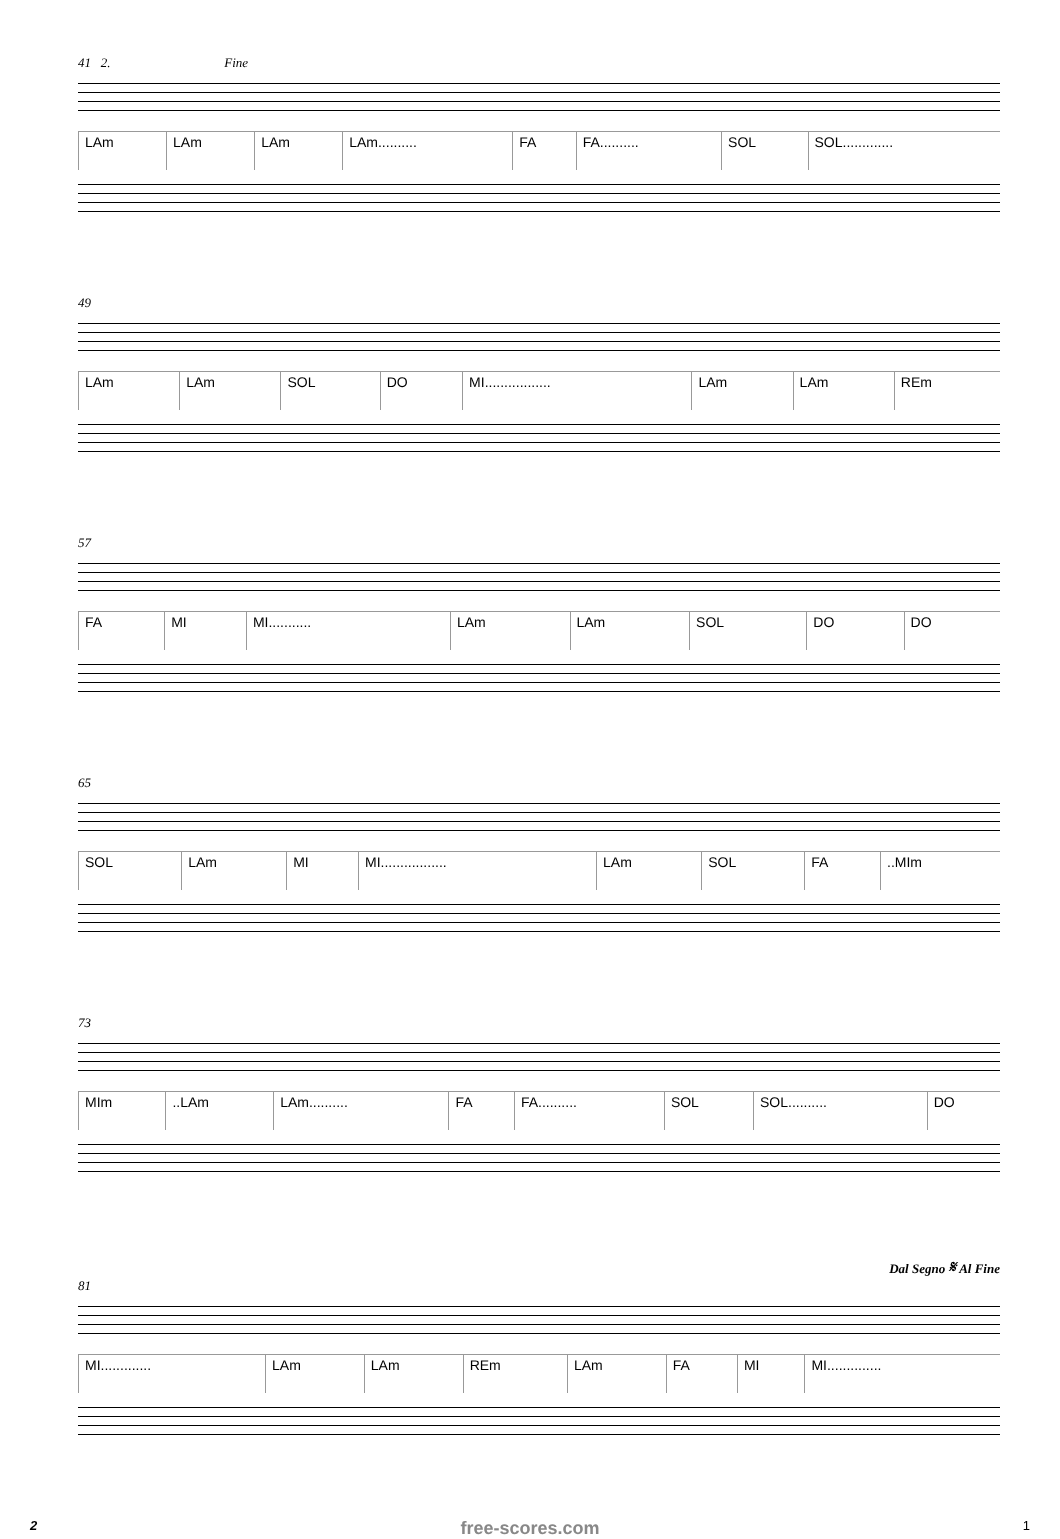41 2. Fine
| LAm | LAm | LAm | LAm.......... | FA | FA.......... | SOL | SOL............. |
49
| LAm | LAm | SOL | DO | MI................. | LAm | LAm | REm |
57
| FA | MI | MI........... | LAm | LAm | SOL | DO | DO |
65
| SOL | LAm | MI | MI................. | LAm | SOL | FA | ..MIm |
73
| MIm | ..LAm | LAm.......... | FA | FA.......... | SOL | SOL.......... | DO |
Dal Segno 𝄋 Al Fine
81
| MI............. | LAm | LAm | REm | LAm | FA | MI | MI.............. |
2 free-scores.com 1